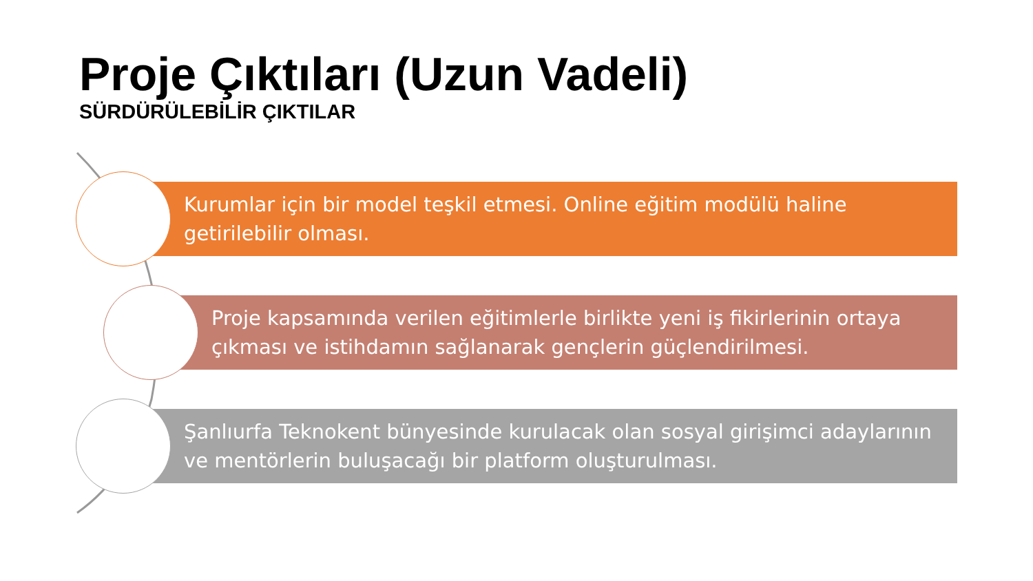Proje Çıktıları (Uzun Vadeli)
SÜRDÜRÜLEBİLİR ÇIKTILAR
Kurumlar için bir model teşkil etmesi. Online eğitim modülü haline getirilebilir olması.
Proje kapsamında verilen eğitimlerle birlikte yeni iş fikirlerinin ortaya çıkması ve istihdamın sağlanarak gençlerin güçlendirilmesi.
Şanlıurfa Teknokent bünyesinde kurulacak olan sosyal girişimci adaylarının ve mentörlerin buluşacağı bir platform oluşturulması.